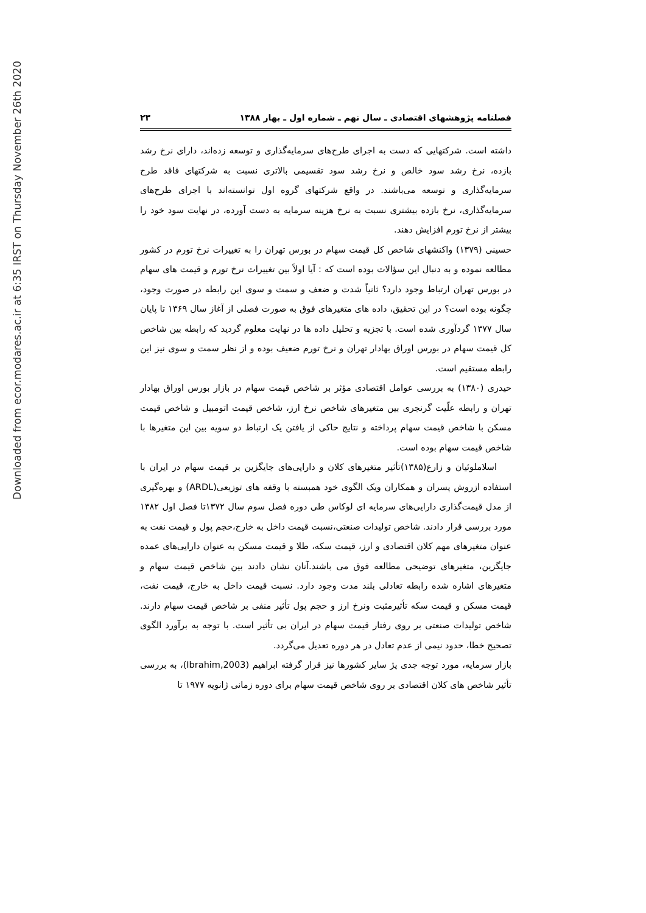Downloaded from ecor.modares.ac.ir at 6:35 IRST on Thursday November 26th 2020
فصلنامه پژوهشهای اقتصادی ـ سال نهم ـ شماره اول ـ بهار ۱۳۸۸ ۲۳
داشته است. شرکتهایی که دست به اجرای طرح‌های سرمایه‌گذاری و توسعه زده‌اند، دارای نرخ رشد بازده، نرخ رشد سود خالص و نرخ رشد سود تقسیمی بالاتری نسبت به شرکتهای فاقد طرح سرمایه‌گذاری و توسعه می‌باشند. در واقع شرکتهای گروه اول توانسته‌اند با اجرای طرح‌های سرمایه‌گذاری، نرخ بازده بیشتری نسبت به نرخ هزینه سرمایه به دست آورده، در نهایت سود خود را بیشتر از نرخ تورم افزایش دهند.
حسینی (۱۳۷۹) واکنشهای شاخص کل قیمت سهام در بورس تهران را به تغییرات نرخ تورم در کشور مطالعه نموده و به دنبال این سؤالات بوده است که : آیا اولاً بین تغییرات نرخ تورم و قیمت های سهام در بورس تهران ارتباط وجود دارد؟ ثانیاً شدت و ضعف و سمت و سوی این رابطه در صورت وجود، چگونه بوده است؟ در این تحقیق، داده های متغیرهای فوق به صورت فصلی از آغاز سال ۱۳۶۹ تا پایان سال ۱۳۷۷ گردآوری شده است. با تجزیه و تحلیل داده ها در نهایت معلوم گردید که رابطه بین شاخص کل قیمت سهام در بورس اوراق بهادار تهران و نرخ تورم ضعیف بوده و از نظر سمت و سوی نیز این رابطه مستقیم است.
حیدری (۱۳۸۰) به بررسی عوامل اقتصادی مؤثر بر شاخص قیمت سهام در بازار بورس اوراق بهادار تهران و رابطه علّیت گرنجری بین متغیرهای شاخص نرخ ارز، شاخص قیمت اتومبیل و شاخص قیمت مسکن با شاخص قیمت سهام پرداخته و نتایج حاکی از یافتن یک ارتباط دو سویه بین این متغیرها با شاخص قیمت سهام بوده است.
اسلاملوئیان و زارع(۱۳۸۵)تأثیر متغیرهای کلان و دارایی‌های جایگزین بر قیمت سهام در ایران با استفاده ازروش پسران و همکاران ویک الگوی خود همبسته با وقفه های توزیعی(ARDL) و بهره‌گیری از مدل قیمت‌گذاری دارایی‌های سرمایه ای لوکاس طی دوره فصل سوم سال ۱۳۷۲تا فصل اول ۱۳۸۲ مورد بررسی قرار دادند. شاخص تولیدات صنعتی،نسبت قیمت داخل به خارج،حجم پول و قیمت نفت به عنوان متغیرهای مهم کلان اقتصادی و ارز، قیمت سکه، طلا و قیمت مسکن به عنوان دارایی‌های عمده جایگزین، متغیرهای توضیحی مطالعه فوق می باشند.آنان نشان دادند بین شاخص قیمت سهام و متغیرهای اشاره شده رابطه تعادلی بلند مدت وجود دارد. نسبت قیمت داخل به خارج، قیمت نفت، قیمت مسکن و قیمت سکه تأثیرمثبت ونرخ ارز و حجم پول تأثیر منفی بر شاخص قیمت سهام دارند. شاخص تولیدات صنعتی بر روی رفتار قیمت سهام در ایران بی تأثیر است. با توجه به برآورد الگوی تصحیح خطا، حدود نیمی از عدم تعادل در هر دوره تعدیل می‌گردد.
بازار سرمایه، مورد توجه جدی پژ سایر کشورها نیز قرار گرفته ابراهیم (Ibrahim,2003)، به بررسی تأثیر شاخص های کلان اقتصادی بر روی شاخص قیمت سهام برای دوره زمانی ژانویه ۱۹۷۷ تا